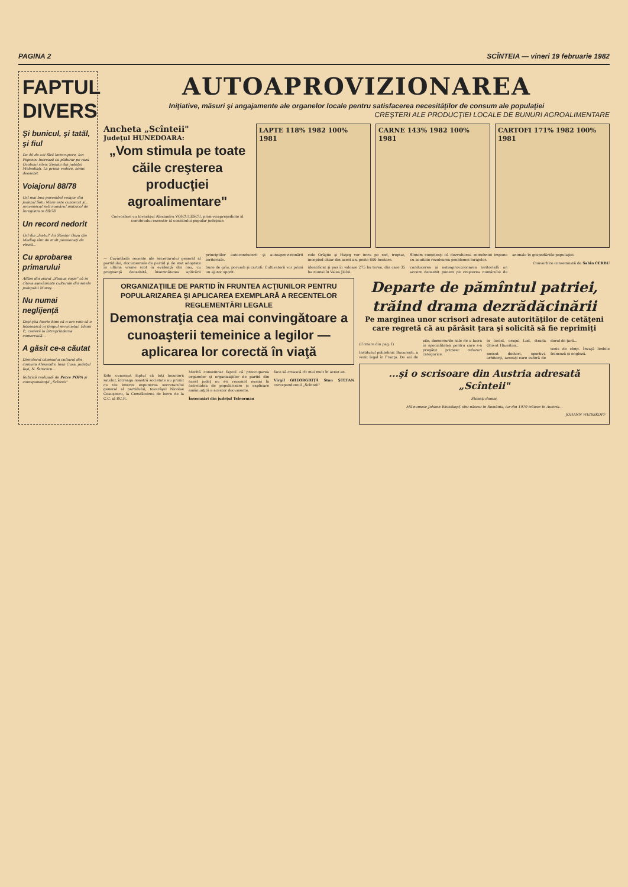PAGINA 2 SCÎNTEIA — vineri 19 februarie 1982
FAPTUL DIVERS
Şi bunicul, şi tatăl, şi fiul
De 40 de ani fără întrerupere, Ion Popescu lucrează ca pădurar pe raza Ocolului silvic Şimian din judeţul Mehedinţi. La prima vedere, nimic deosebit.
Voiajorul 88/78
Cel mai bun porumbel voiajor din judeţul Satu Mare este cunoscut şi... recunoscut sub numărul matricol de înregistrare 88/78.
Un record nedorit
Cel din „leatul" lui Sándor Geza din Mediaş sînt de mult pensionaţi de vîrstă...
Cu aprobarea primarului
Aflăm din ziarul „Steaua roşie" că în cîteva aşezăminte culturale din satele judeţului Mureş...
Nu numai neglijenţă
Deşi ştia foarte bine că n-are voie să o folosească în timpul serviciului, Elena P., casieră la întreprinderea comercială...
A găsit ce-a căutat
Directorul căminului cultural din comuna Alexandru Ioan Cuza, judeţul Iaşi, N. Strocscu...
Rubrică realizată de Petre POPA şi corespondenţii „Scînteii"
AUTOAPROVIZIONAREA
Iniţiative, măsuri şi angajamente ale organelor locale pentru satisfacerea necesităţilor de consum ale populaţiei
CREŞTERI ALE PRODUCŢIEI LOCALE DE BUNURI AGROALIMENTARE
Ancheta „Scînteii"
Judeţul HUNEDOARA:
„Vom stimula pe toate căile creşterea producţiei agroalimentare"
Convorbire cu tovarăşul Alexandru VOICULESCU, prim-vicepreşedinte al comitetului executiv al consiliului popular judeţean
LAPTE 118% 1982 100% 1981 CARNE 143% 1982 100% 1981 CARTOFI 171% 1982 100% 1981
— Cuvîntările recente ale secretarului general al partidului, documentele de partid şi de stat adoptate în ultima vreme scot în evidenţă din nou, cu pregnanţă deosebită, însemnătatea aplicării principiilor autoconducerii şi autoaprovizionării teritoriale.
bune de grîu, porumb şi cartofi. Cultivatorii vor primi un ajutor sporit.
cole Orăştie şi Haţeg vor intra pe rod, treptat, începînd chiar din acest an, peste 600 hectare.
identificat şi pus în valoare 275 ha teren, din care 35 ha numai în Valea Jiului.
Sîntem conştienţi că dezvoltarea zootehniei impune cu acuitate rezolvarea problemei furajelor.
conducerea şi autoaprovizionarea teritorială un accent deosebit punem pe creşterea numărului de animale în gospodăriile populaţiei.
Convorbire consemnată de Sabin CERBU
ORGANIZAŢIILE DE PARTID ÎN FRUNTEA ACŢIUNILOR PENTRU POPULARIZAREA ŞI APLICAREA EXEMPLARĂ A RECENTELOR REGLEMENTĂRI LEGALE
Demonstraţia cea mai convingătoare a cunoaşterii temeinice a legilor — aplicarea lor corectă în viaţă
Este cunoscut faptul că toţi locuitorii satelor, întreaga noastră societate au primit cu viu interes expunerea secretarului general al partidului, tovarăşul Nicolae Ceauşescu, la Consfătuirea de lucru de la C.C. al P.C.R.
Merită consemnat faptul că preocuparea organelor şi organizaţiilor de partid din acest judeţ nu s-a rezumat numai la activitatea de popularizare şi explicare amănunţită a acestor documente.
Însemnări din judeţul Teleorman
face să crească cît mai mult în acest an.
Virgil GHEORGHIŢĂ Stan ŞTEFAN corespondentul „Scînteii"
Departe de pămîntul patriei, trăind drama dezrădăcinării
Pe marginea unor scrisori adresate autorităţilor de cetăţeni care regretă că au părăsit ţara şi solicită să fie reprimiţi
(Urmare din pag. I)
Institutul politehnic Bucureşti, a venit legal în Franţa. De ani de zile, demersurile sale de a lucra în specialitatea pentru care s-a pregătit primesc refuzuri categorice.
în Israel, oraşul Lod, strada Ghivut Hazeitim...
noscut doctori, sportivi, arhitecţi, avocaţi care suferă de dorul de ţară...
tenis de cîmp. Învaţă limbile franceză şi engleză.
...şi o scrisoare din Austria adresată „Scînteii"
Stimaţi domni,
Mă numesc Johann Weisskopf, sînt născut în România, iar din 1979 trăiesc în Austria...
JOHANN WEISSKOPF